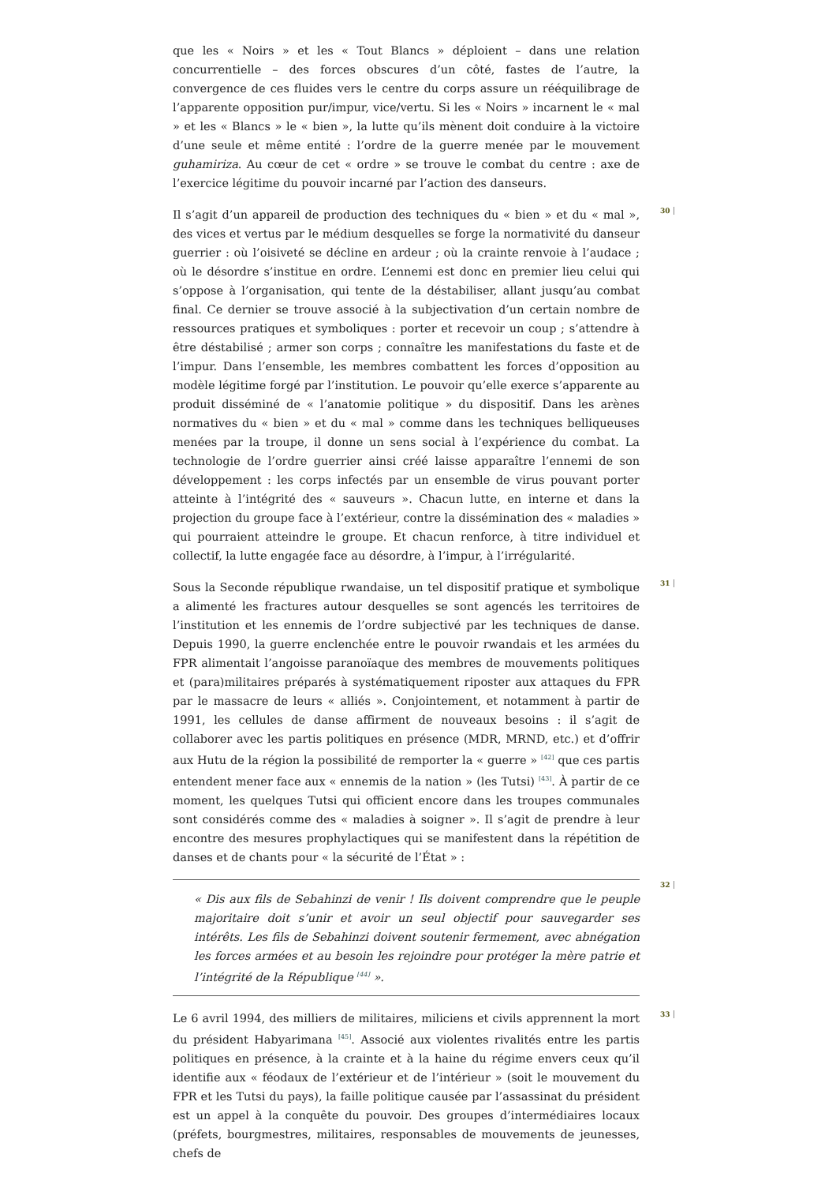que les « Noirs » et les « Tout Blancs » déploient – dans une relation concurrentielle – des forces obscures d’un côté, fastes de l’autre, la convergence de ces fluides vers le centre du corps assure un rééquilibrage de l’apparente opposition pur/impur, vice/vertu. Si les « Noirs » incarnent le « mal » et les « Blancs » le « bien », la lutte qu’ils mènent doit conduire à la victoire d’une seule et même entité : l’ordre de la guerre menée par le mouvement guhamiriza. Au cœur de cet « ordre » se trouve le combat du centre : axe de l’exercice légitime du pouvoir incarné par l’action des danseurs.
30
Il s’agit d’un appareil de production des techniques du « bien » et du « mal », des vices et vertus par le médium desquelles se forge la normativité du danseur guerrier : où l’oisiveté se décline en ardeur ; où la crainte renvoie à l’audace ; où le désordre s’institue en ordre. L’ennemi est donc en premier lieu celui qui s’oppose à l’organisation, qui tente de la déstabiliser, allant jusqu’au combat final. Ce dernier se trouve associé à la subjectivation d’un certain nombre de ressources pratiques et symboliques : porter et recevoir un coup ; s’attendre à être déstabilisé ; armer son corps ; connaître les manifestations du faste et de l’impur. Dans l’ensemble, les membres combattent les forces d’opposition au modèle légitime forgé par l’institution. Le pouvoir qu’elle exerce s’apparente au produit disséminé de « l’anatomie politique » du dispositif. Dans les arènes normatives du « bien » et du « mal » comme dans les techniques belliqueuses menées par la troupe, il donne un sens social à l’expérience du combat. La technologie de l’ordre guerrier ainsi créé laisse apparaître l’ennemi de son développement : les corps infectés par un ensemble de virus pouvant porter atteinte à l’intégrité des « sauveurs ». Chacun lutte, en interne et dans la projection du groupe face à l’extérieur, contre la dissémination des « maladies » qui pourraient atteindre le groupe. Et chacun renforce, à titre individuel et collectif, la lutte engagée face au désordre, à l’impur, à l’irrégularité.
31
Sous la Seconde république rwandaise, un tel dispositif pratique et symbolique a alimenté les fractures autour desquelles se sont agencés les territoires de l’institution et les ennemis de l’ordre subjectivé par les techniques de danse. Depuis 1990, la guerre enclenchée entre le pouvoir rwandais et les armées du FPR alimentait l’angoisse paranoïaque des membres de mouvements politiques et (para)militaires préparés à systématiquement riposter aux attaques du FPR par le massacre de leurs « alliés ». Conjointement, et notamment à partir de 1991, les cellules de danse affirment de nouveaux besoins : il s’agit de collaborer avec les partis politiques en présence (MDR, MRND, etc.) et d’offrir aux Hutu de la région la possibilité de remporter la « guerre » <sup>[42]</sup> que ces partis entendent mener face aux « ennemis de la nation » (les Tutsi) <sup>[43]</sup>. À partir de ce moment, les quelques Tutsi qui officient encore dans les troupes communales sont considérés comme des « maladies à soigner ». Il s’agit de prendre à leur encontre des mesures prophylactiques qui se manifestent dans la répétition de danses et de chants pour « la sécurité de l’État » :
32
« Dis aux fils de Sebahinzi de venir ! Ils doivent comprendre que le peuple majoritaire doit s’unir et avoir un seul objectif pour sauvegarder ses intérêts. Les fils de Sebahinzi doivent soutenir fermement, avec abnégation les forces armées et au besoin les rejoindre pour protéger la mère patrie et l’intégrité de la République <sup>[44]</sup> ».
33
Le 6 avril 1994, des milliers de militaires, miliciens et civils apprennent la mort du président Habyarimana <sup>[45]</sup>. Associé aux violentes rivalités entre les partis politiques en présence, à la crainte et à la haine du régime envers ceux qu’il identifie aux « féodaux de l’extérieur et de l’intérieur » (soit le mouvement du FPR et les Tutsi du pays), la faille politique causée par l’assassinat du président est un appel à la conquête du pouvoir. Des groupes d’intermédiaires locaux (préfets, bourgmestres, militaires, responsables de mouvements de jeunesses, chefs de